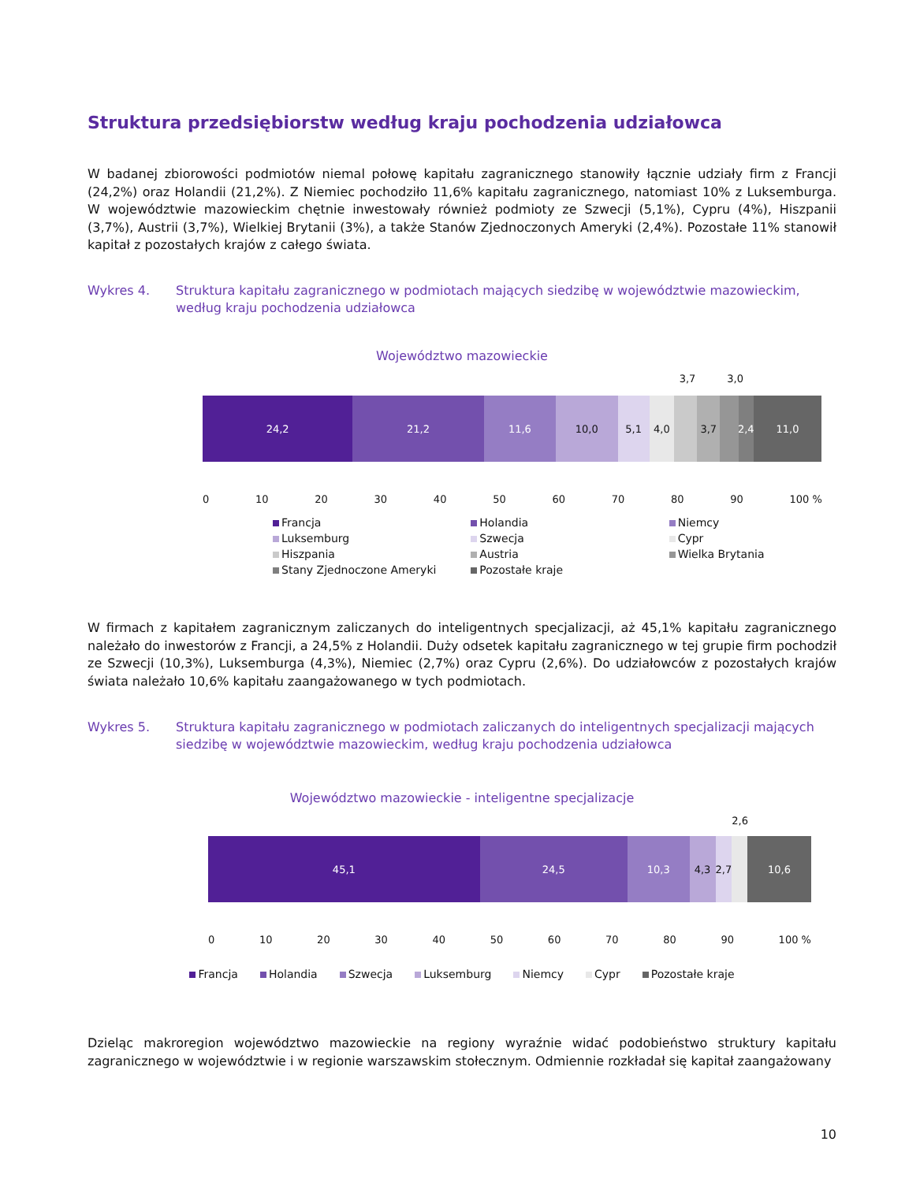Struktura przedsiębiorstw według kraju pochodzenia udziałowca
W badanej zbiorowości podmiotów niemal połowę kapitału zagranicznego stanowiły łącznie udziały firm z Francji (24,2%) oraz Holandii (21,2%). Z Niemiec pochodziło 11,6% kapitału zagranicznego, natomiast 10% z Luksemburga. W województwie mazowieckim chętnie inwestowały również podmioty ze Szwecji (5,1%), Cypru (4%), Hiszpanii (3,7%), Austrii (3,7%), Wielkiej Brytanii (3%), a także Stanów Zjednoczonych Ameryki (2,4%). Pozostałe 11% stanowił kapitał z pozostałych krajów z całego świata.
Wykres 4. Struktura kapitału zagranicznego w podmiotach mających siedzibę w województwie mazowieckim, według kraju pochodzenia udziałowca
Województwo mazowieckie
3,7 3,0
24,2 21,2 11,6 10,0 5,1 4,0 3,7 2,4 11,0
0 10 20 30 40 50 60 70 80 90 100 %
Francja Holandia Niemcy Luksemburg Szwecja Cypr Hiszpania Austria Wielka Brytania Stany Zjednoczone Ameryki Pozostałe kraje
W firmach z kapitałem zagranicznym zaliczanych do inteligentnych specjalizacji, aż 45,1% kapitału zagranicznego należało do inwestorów z Francji, a 24,5% z Holandii. Duży odsetek kapitału zagranicznego w tej grupie firm pochodził ze Szwecji (10,3%), Luksemburga (4,3%), Niemiec (2,7%) oraz Cypru (2,6%). Do udziałowców z pozostałych krajów świata należało 10,6% kapitału zaangażowanego w tych podmiotach.
Wykres 5. Struktura kapitału zagranicznego w podmiotach zaliczanych do inteligentnych specjalizacji mających siedzibę w województwie mazowieckim, według kraju pochodzenia udziałowca
Województwo mazowieckie - inteligentne specjalizacje
2,6
45,1 24,5 10,3 4,3 2,7 10,6
0 10 20 30 40 50 60 70 80 90 100 %
Francja Holandia Szwecja Luksemburg Niemcy Cypr Pozostałe kraje
Dzieląc makroregion województwo mazowieckie na regiony wyraźnie widać podobieństwo struktury kapitału zagranicznego w województwie i w regionie warszawskim stołecznym. Odmiennie rozkładał się kapitał zaangażowany
10